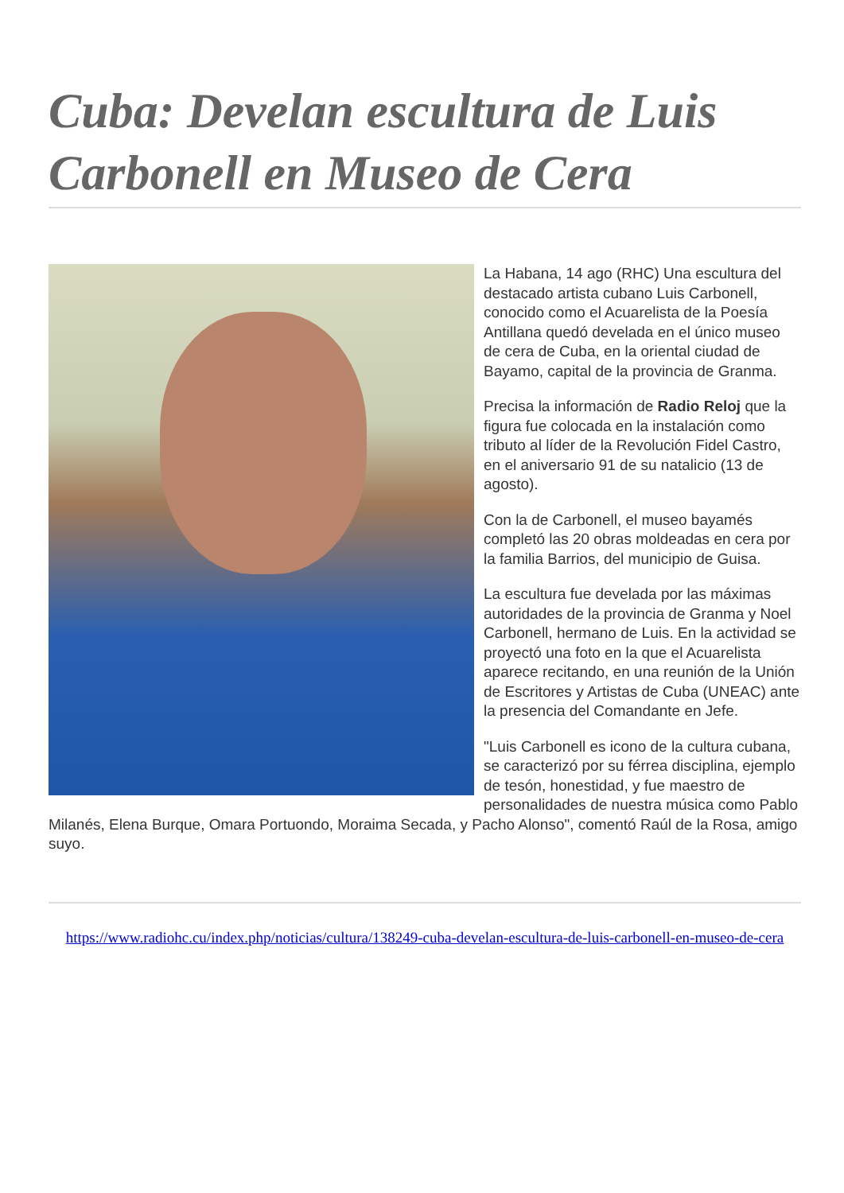Cuba: Develan escultura de Luis Carbonell en Museo de Cera
La Habana, 14 ago (RHC) Una escultura del destacado artista cubano Luis Carbonell, conocido como el Acuarelista de la Poesía Antillana quedó develada en el único museo de cera de Cuba, en la oriental ciudad de Bayamo, capital de la provincia de Granma.
Precisa la información de Radio Reloj que la figura fue colocada en la instalación como tributo al líder de la Revolución Fidel Castro, en el aniversario 91 de su natalicio (13 de agosto).
Con la de Carbonell, el museo bayamés completó las 20 obras moldeadas en cera por la familia Barrios, del municipio de Guisa.
La escultura fue develada por las máximas autoridades de la provincia de Granma y Noel Carbonell, hermano de Luis. En la actividad se proyectó una foto en la que el Acuarelista aparece recitando, en una reunión de la Unión de Escritores y Artistas de Cuba (UNEAC) ante la presencia del Comandante en Jefe.
"Luis Carbonell es icono de la cultura cubana, se caracterizó por su férrea disciplina, ejemplo de tesón, honestidad, y fue maestro de personalidades de nuestra música como Pablo Milanés, Elena Burque, Omara Portuondo, Moraima Secada, y Pacho Alonso", comentó Raúl de la Rosa, amigo suyo.
https://www.radiohc.cu/index.php/noticias/cultura/138249-cuba-develan-escultura-de-luis-carbonell-en-museo-de-cera